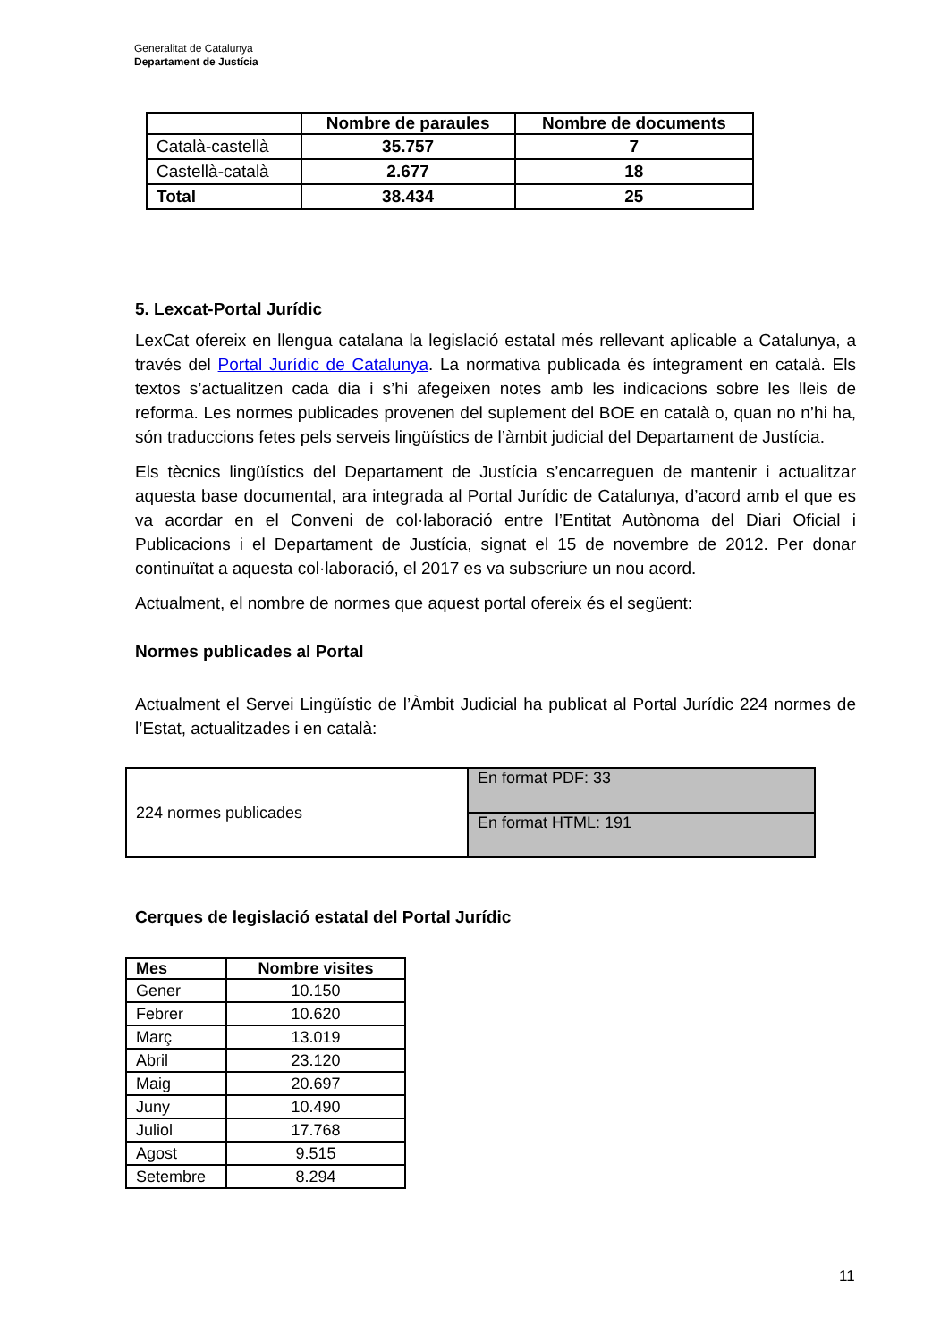Generalitat de Catalunya
Departament de Justícia
| | Nombre de paraules | Nombre de documents |
| --- | --- | --- |
| Català-castellà | 35.757 | 7 |
| Castellà-català | 2.677 | 18 |
| Total | 38.434 | 25 |
5. Lexcat-Portal Jurídic
LexCat ofereix en llengua catalana la legislació estatal més rellevant aplicable a Catalunya, a través del Portal Jurídic de Catalunya. La normativa publicada és íntegrament en català. Els textos s’actualitzen cada dia i s’hi afegeixen notes amb les indicacions sobre les lleis de reforma. Les normes publicades provenen del suplement del BOE en català o, quan no n’hi ha, són traduccions fetes pels serveis lingüístics de l’àmbit judicial del Departament de Justícia.
Els tècnics lingüístics del Departament de Justícia s’encarreguen de mantenir i actualitzar aquesta base documental, ara integrada al Portal Jurídic de Catalunya, d’acord amb el que es va acordar en el Conveni de col·laboració entre l’Entitat Autònoma del Diari Oficial i Publicacions i el Departament de Justícia, signat el 15 de novembre de 2012. Per donar continuïtat a aquesta col·laboració, el 2017 es va subscriure un nou acord.
Actualment, el nombre de normes que aquest portal ofereix és el següent:
Normes publicades al Portal
Actualment el Servei Lingüístic de l’Àmbit Judicial ha publicat al Portal Jurídic 224 normes de l’Estat, actualitzades i en català:
| 224 normes publicades | En format PDF: 33 |
| | En format HTML: 191 |
Cerques de legislació estatal del Portal Jurídic
| Mes | Nombre visites |
| --- | --- |
| Gener | 10.150 |
| Febrer | 10.620 |
| Març | 13.019 |
| Abril | 23.120 |
| Maig | 20.697 |
| Juny | 10.490 |
| Juliol | 17.768 |
| Agost | 9.515 |
| Setembre | 8.294 |
11